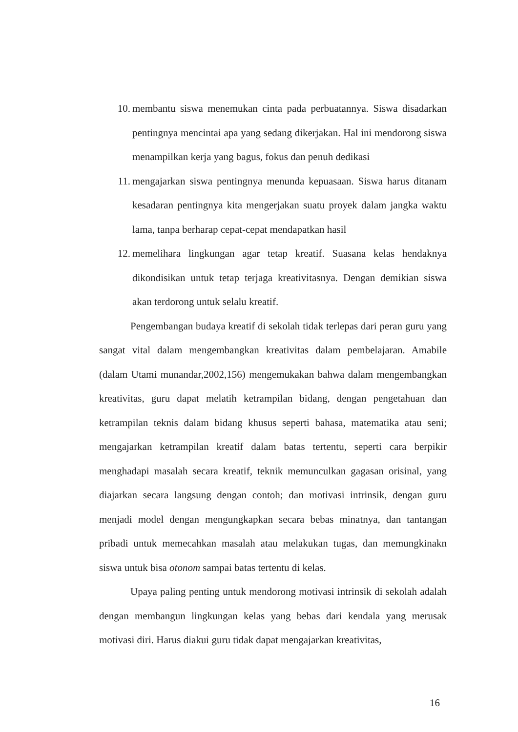10. membantu siswa menemukan cinta pada perbuatannya. Siswa disadarkan pentingnya mencintai apa yang sedang dikerjakan. Hal ini mendorong siswa menampilkan kerja yang bagus, fokus dan penuh dedikasi
11. mengajarkan siswa pentingnya menunda kepuasaan. Siswa harus ditanam kesadaran pentingnya kita mengerjakan suatu proyek dalam jangka waktu lama, tanpa berharap cepat-cepat mendapatkan hasil
12. memelihara lingkungan agar tetap kreatif. Suasana kelas hendaknya dikondisikan untuk tetap terjaga kreativitasnya. Dengan demikian siswa akan terdorong untuk selalu kreatif.
Pengembangan budaya kreatif di sekolah tidak terlepas dari peran guru yang sangat vital dalam mengembangkan kreativitas dalam pembelajaran. Amabile (dalam Utami munandar,2002,156) mengemukakan bahwa dalam mengembangkan kreativitas, guru dapat melatih ketrampilan bidang, dengan pengetahuan dan ketrampilan teknis dalam bidang khusus seperti bahasa, matematika atau seni; mengajarkan ketrampilan kreatif dalam batas tertentu, seperti cara berpikir menghadapi masalah secara kreatif, teknik memunculkan gagasan orisinal, yang diajarkan secara langsung dengan contoh; dan motivasi intrinsik, dengan guru menjadi model dengan mengungkapkan secara bebas minatnya, dan tantangan pribadi untuk memecahkan masalah atau melakukan tugas, dan memungkinakn siswa untuk bisa otonom sampai batas tertentu di kelas.
Upaya paling penting untuk mendorong motivasi intrinsik di sekolah adalah dengan membangun lingkungan kelas yang bebas dari kendala yang merusak motivasi diri. Harus diakui guru tidak dapat mengajarkan kreativitas,
16